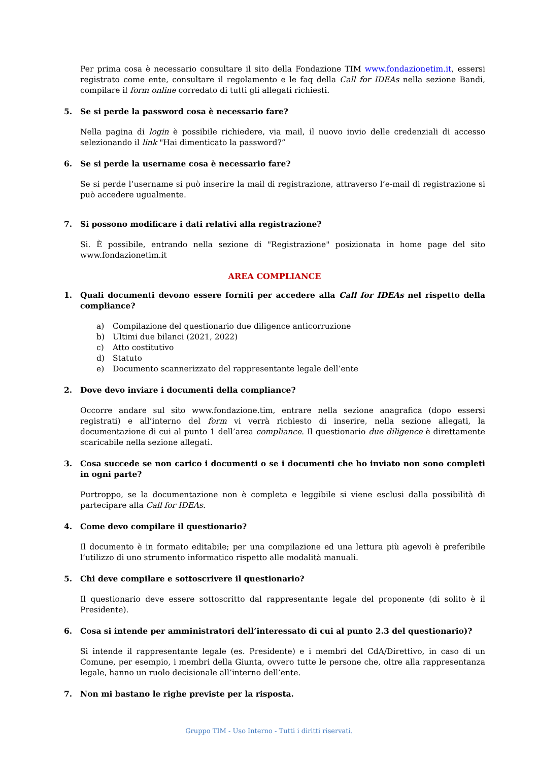Per prima cosa è necessario consultare il sito della Fondazione TIM www.fondazionetim.it, essersi registrato come ente, consultare il regolamento e le faq della Call for IDEAs nella sezione Bandi, compilare il form online corredato di tutti gli allegati richiesti.
5. Se si perde la password cosa è necessario fare?
Nella pagina di login è possibile richiedere, via mail, il nuovo invio delle credenziali di accesso selezionando il link "Hai dimenticato la password?”
6. Se si perde la username cosa è necessario fare?
Se si perde l’username si può inserire la mail di registrazione, attraverso l’e-mail di registrazione si può accedere ugualmente.
7. Si possono modificare i dati relativi alla registrazione?
Si. È possibile, entrando nella sezione di "Registrazione" posizionata in home page del sito www.fondazionetim.it
AREA COMPLIANCE
1. Quali documenti devono essere forniti per accedere alla Call for IDEAs nel rispetto della compliance?
a) Compilazione del questionario due diligence anticorruzione
b) Ultimi due bilanci (2021, 2022)
c) Atto costitutivo
d) Statuto
e) Documento scannerizzato del rappresentante legale dell’ente
2. Dove devo inviare i documenti della compliance?
Occorre andare sul sito www.fondazione.tim, entrare nella sezione anagrafica (dopo essersi registrati) e all’interno del form vi verrà richiesto di inserire, nella sezione allegati, la documentazione di cui al punto 1 dell’area compliance. Il questionario due diligence è direttamente scaricabile nella sezione allegati.
3. Cosa succede se non carico i documenti o se i documenti che ho inviato non sono completi in ogni parte?
Purtroppo, se la documentazione non è completa e leggibile si viene esclusi dalla possibilità di partecipare alla Call for IDEAs.
4. Come devo compilare il questionario?
Il documento è in formato editabile; per una compilazione ed una lettura più agevoli è preferibile l’utilizzo di uno strumento informatico rispetto alle modalità manuali.
5. Chi deve compilare e sottoscrivere il questionario?
Il questionario deve essere sottoscritto dal rappresentante legale del proponente (di solito è il Presidente).
6. Cosa si intende per amministratori dell’interessato di cui al punto 2.3 del questionario)?
Si intende il rappresentante legale (es. Presidente) e i membri del CdA/Direttivo, in caso di un Comune, per esempio, i membri della Giunta, ovvero tutte le persone che, oltre alla rappresentanza legale, hanno un ruolo decisionale all’interno dell’ente.
7. Non mi bastano le righe previste per la risposta.
Gruppo TIM - Uso Interno - Tutti i diritti riservati.